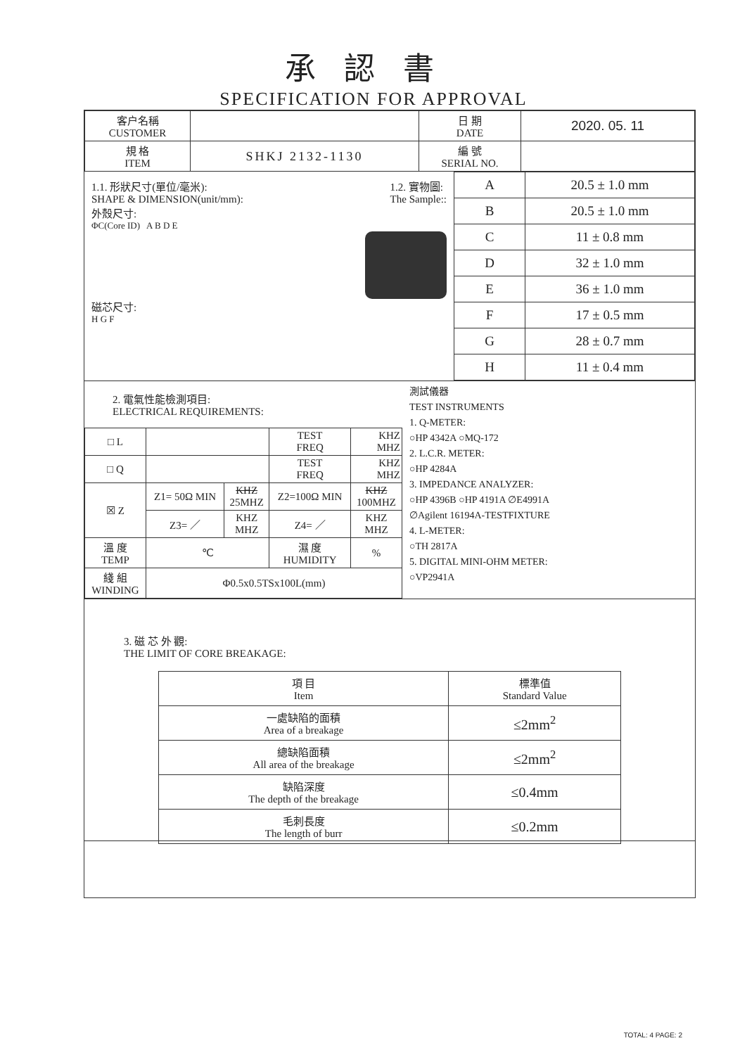承認書
SPECIFICATION FOR APPROVAL
| 客户名稱 CUSTOMER | | 日 期 DATE | 2020. 05. 11 |
| 規 格 ITEM | SHKJ 2132-1130 | 編 號 SERIAL NO. | |
1.1. 形狀尺寸(單位/毫米):
SHAPE & DIMENSION(unit/mm):
1.2. 實物圖:
The Sample::
外殼尺寸:
ΦC(Core ID) A B D E
磁芯尺寸:
H G F
| A | 20.5 ± 1.0 mm |
| B | 20.5 ± 1.0 mm |
| C | 11 ± 0.8 mm |
| D | 32 ± 1.0 mm |
| E | 36 ± 1.0 mm |
| F | 17 ± 0.5 mm |
| G | 28 ± 0.7 mm |
| H | 11 ± 0.4 mm |
2. 電氣性能檢測項目:
ELECTRICAL REQUIREMENTS:
| □ L | | | TEST FREQ | KHZ MHZ |
| □ Q | | | TEST FREQ | KHZ MHZ |
| ☒ Z | Z1= 50Ω MIN | KHZ 25MHZ | Z2=100Ω MIN | KHZ 100MHZ |
| | Z3= ／ | KHZ MHZ | Z4= ／ | KHZ MHZ |
| 溫 度 TEMP | ℃ | | 濕 度 HUMIDITY | % |
| 綫 組 WINDING | Φ0.5x0.5TSx100L(mm) | | | |
測試儀器
TEST INSTRUMENTS
1. Q-METER:
○HP 4342A ○MQ-172
2. L.C.R. METER:
○HP 4284A
3. IMPEDANCE ANALYZER:
○HP 4396B ○HP 4191A ∅E4991A
∅Agilent 16194A-TESTFIXTURE
4. L-METER:
○TH 2817A
5. DIGITAL MINI-OHM METER:
○VP2941A
3. 磁 芯 外 觀:
THE LIMIT OF CORE BREAKAGE:
| 項 目 Item | 標準值 Standard Value |
| 一處缺陷的面積 Area of a breakage | ≤2mm<sup>2</sup> |
| 總缺陷面積 All area of the breakage | ≤2mm<sup>2</sup> |
| 缺陷深度 The depth of the breakage | ≤0.4mm |
| 毛刺長度 The length of burr | ≤0.2mm |
TOTAL: 4 PAGE: 2